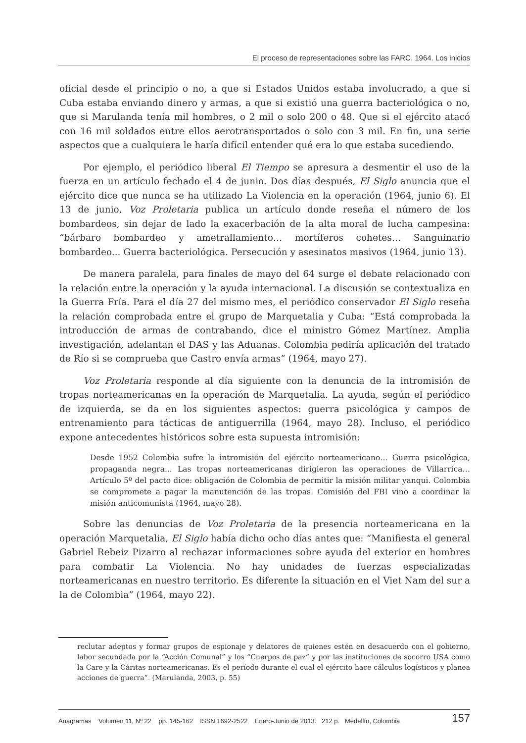El proceso de representaciones sobre las FARC. 1964. Los inicios
oficial desde el principio o no, a que si Estados Unidos estaba involucrado, a que si Cuba estaba enviando dinero y armas, a que si existió una guerra bacteriológica o no, que si Marulanda tenía mil hombres, o 2 mil o solo 200 o 48. Que si el ejército atacó con 16 mil soldados entre ellos aerotransportados o solo con 3 mil. En fin, una serie aspectos que a cualquiera le haría difícil entender qué era lo que estaba sucediendo.
Por ejemplo, el periódico liberal El Tiempo se apresura a desmentir el uso de la fuerza en un artículo fechado el 4 de junio. Dos días después, El Siglo anuncia que el ejército dice que nunca se ha utilizado La Violencia en la operación (1964, junio 6). El 13 de junio, Voz Proletaria publica un artículo donde reseña el número de los bombardeos, sin dejar de lado la exacerbación de la alta moral de lucha campesina: “bárbaro bombardeo y ametrallamiento… mortíferos cohetes… Sanguinario bombardeo... Guerra bacteriológica. Persecución y asesinatos masivos (1964, junio 13).
De manera paralela, para finales de mayo del 64 surge el debate relacionado con la relación entre la operación y la ayuda internacional. La discusión se contextualiza en la Guerra Fría. Para el día 27 del mismo mes, el periódico conservador El Siglo reseña la relación comprobada entre el grupo de Marquetalia y Cuba: “Está comprobada la introducción de armas de contrabando, dice el ministro Gómez Martínez. Amplia investigación, adelantan el DAS y las Aduanas. Colombia pediría aplicación del tratado de Río si se comprueba que Castro envía armas” (1964, mayo 27).
Voz Proletaria responde al día siguiente con la denuncia de la intromisión de tropas norteamericanas en la operación de Marquetalia. La ayuda, según el periódico de izquierda, se da en los siguientes aspectos: guerra psicológica y campos de entrenamiento para tácticas de antiguerrilla (1964, mayo 28). Incluso, el periódico expone antecedentes históricos sobre esta supuesta intromisión:
Desde 1952 Colombia sufre la intromisión del ejército norteamericano… Guerra psicológica, propaganda negra... Las tropas norteamericanas dirigieron las operaciones de Villarrica… Artículo 5º del pacto dice: obligación de Colombia de permitir la misión militar yanqui. Colombia se compromete a pagar la manutención de las tropas. Comisión del FBI vino a coordinar la misión anticomunista (1964, mayo 28).
Sobre las denuncias de Voz Proletaria de la presencia norteamericana en la operación Marquetalia, El Siglo había dicho ocho días antes que: “Manifiesta el general Gabriel Rebeiz Pizarro al rechazar informaciones sobre ayuda del exterior en hombres para combatir La Violencia. No hay unidades de fuerzas especializadas norteamericanas en nuestro territorio. Es diferente la situación en el Viet Nam del sur a la de Colombia” (1964, mayo 22).
reclutar adeptos y formar grupos de espionaje y delatores de quienes estén en desacuerdo con el gobierno, labor secundada por la “Acción Comunal” y los “Cuerpos de paz” y por las instituciones de socorro USA como la Care y la Cáritas norteamericanas. Es el período durante el cual el ejército hace cálculos logísticos y planea acciones de guerra”. (Marulanda, 2003, p. 55)
Anagramas Volumen 11, Nº 22 pp. 145-162 ISSN 1692-2522 Enero-Junio de 2013. 212 p. Medellín, Colombia 157